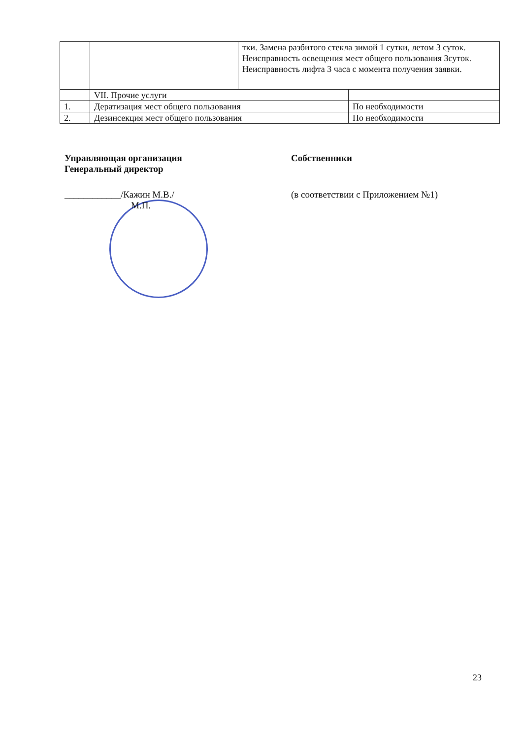| | | тки. Замена разбитого стекла зимой 1 сутки, летом 3 суток. Неисправность освещения мест общего пользования 3суток. Неисправность лифта 3 часа с момента получения заявки. | |
| | VII. Прочие услуги | | |
| 1. | Дератизация мест общего пользования | | По необходимости |
| 2. | Дезинсекция мест общего пользования | | По необходимости |
Управляющая организация
Генеральный директор
Собственники
____________/Кажин М.В./
М.П.
(в соответствии с Приложением №1)
23